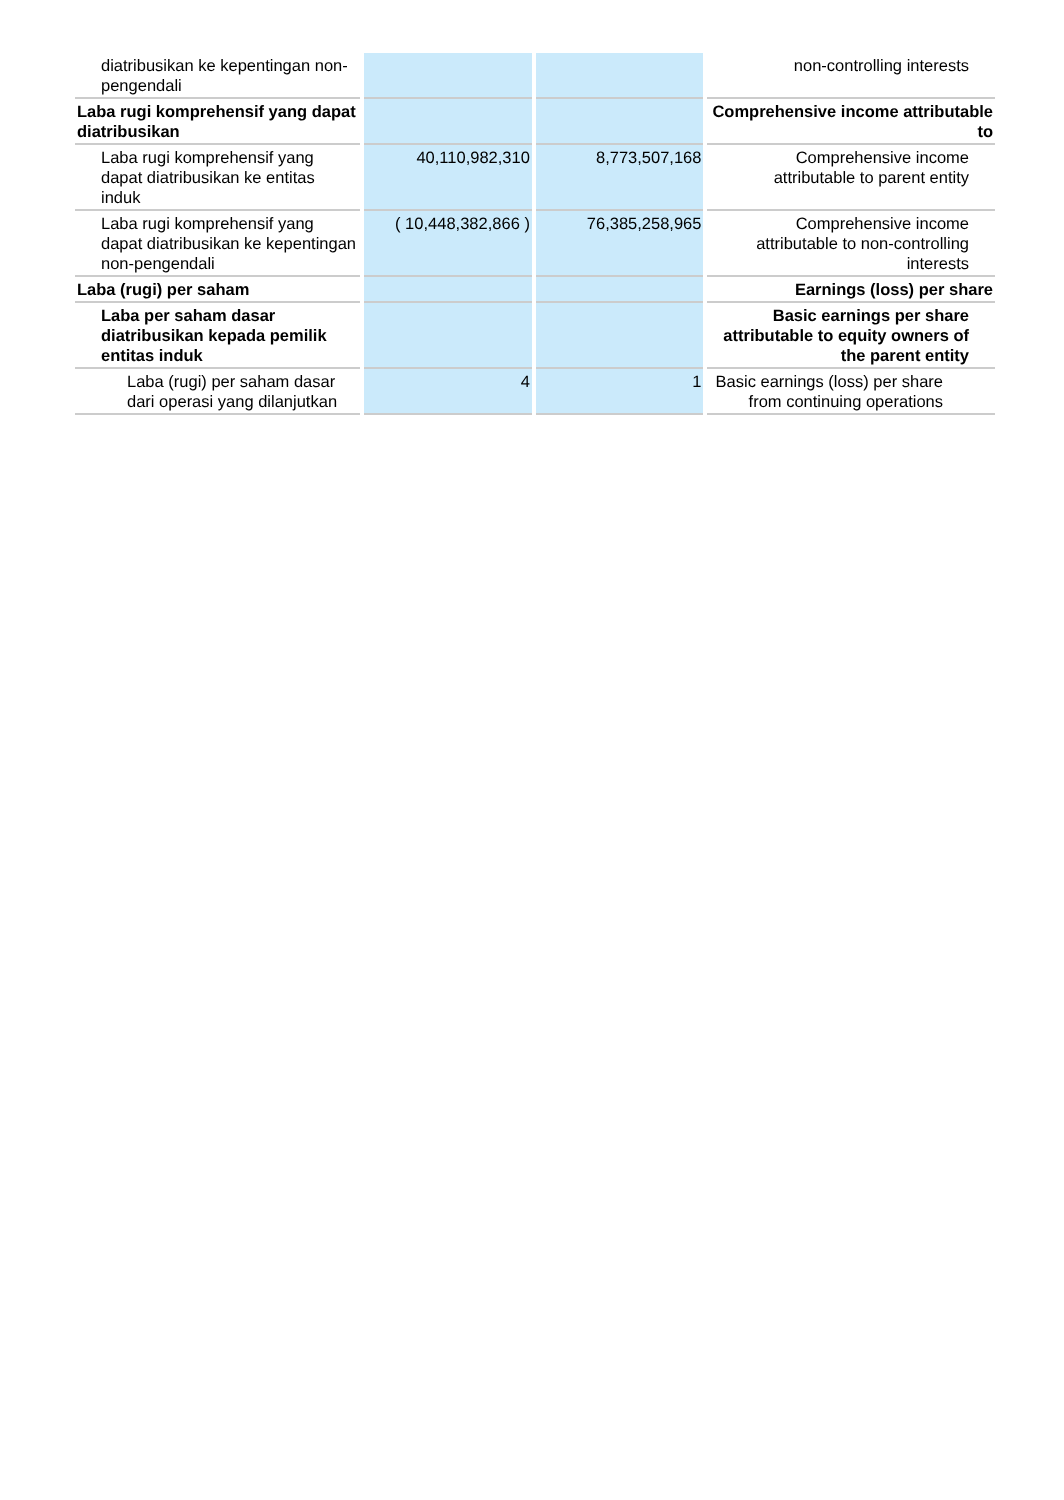| diatribusikan ke kepentingan non-pengendali | | | non-controlling interests |
| Laba rugi komprehensif yang dapat diatribusikan | | | Comprehensive income attributable to |
| Laba rugi komprehensif yang dapat diatribusikan ke entitas induk | 40,110,982,310 | 8,773,507,168 | Comprehensive income attributable to parent entity |
| Laba rugi komprehensif yang dapat diatribusikan ke kepentingan non-pengendali | ( 10,448,382,866 ) | 76,385,258,965 | Comprehensive income attributable to non-controlling interests |
| Laba (rugi) per saham | | | Earnings (loss) per share |
| Laba per saham dasar diatribusikan kepada pemilik entitas induk | | | Basic earnings per share attributable to equity owners of the parent entity |
| Laba (rugi) per saham dasar dari operasi yang dilanjutkan | 4 | 1 | Basic earnings (loss) per share from continuing operations |